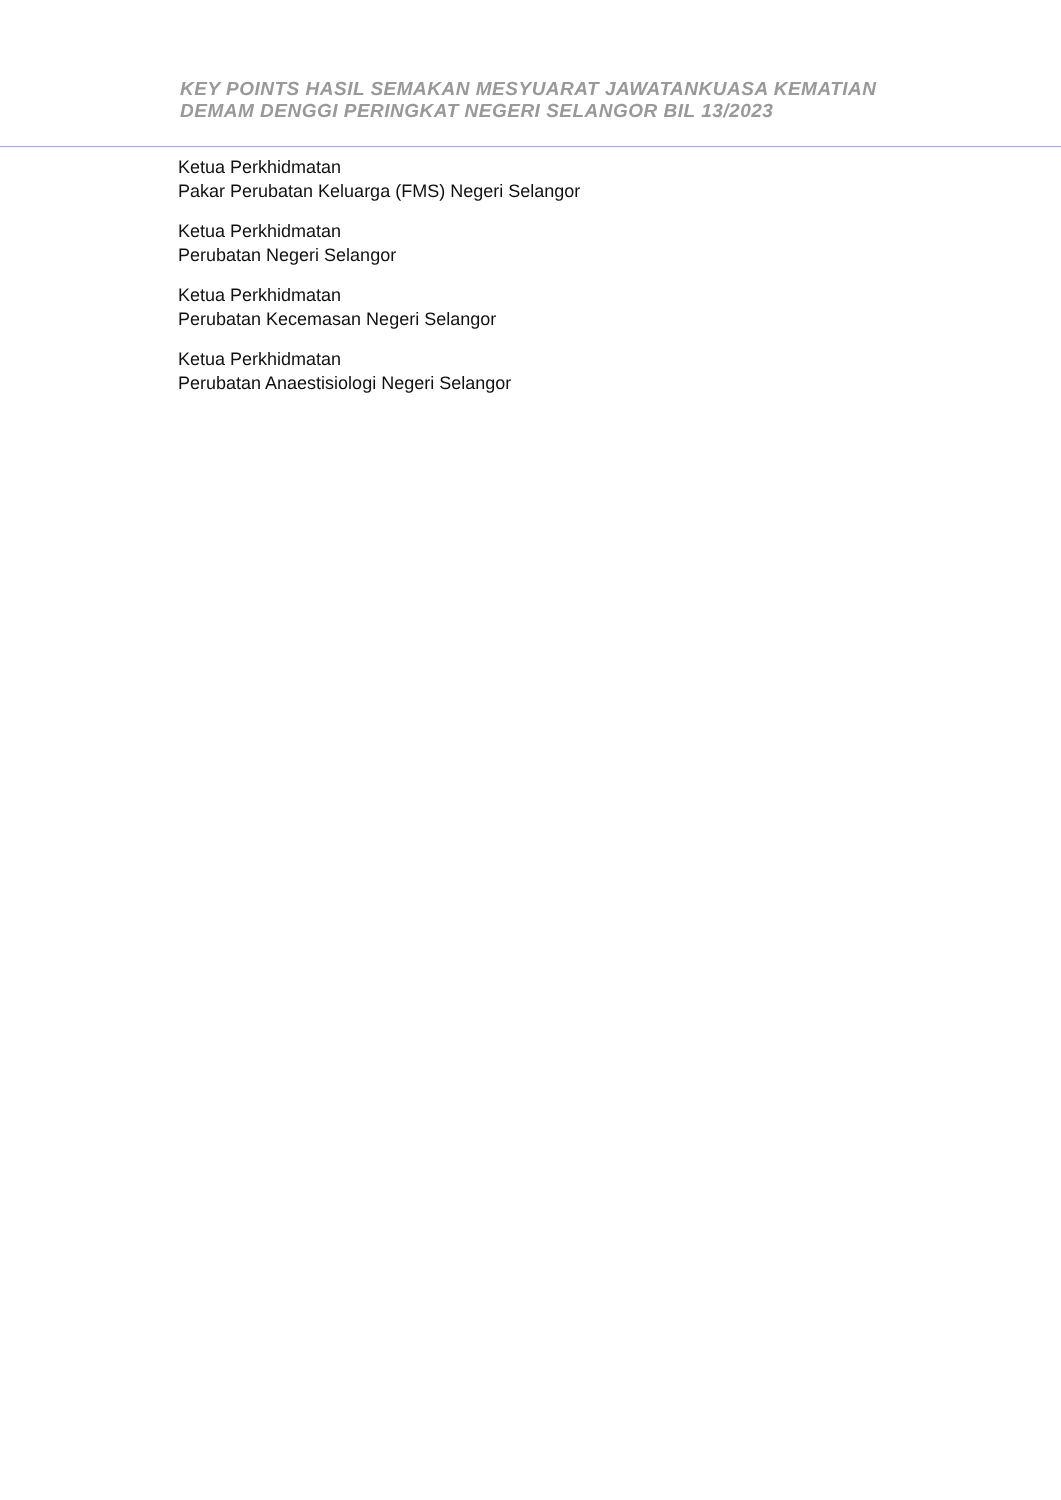KEY POINTS HASIL SEMAKAN MESYUARAT JAWATANKUASA KEMATIAN
DEMAM DENGGI PERINGKAT NEGERI SELANGOR BIL 13/2023
Ketua Perkhidmatan
Pakar Perubatan Keluarga (FMS) Negeri Selangor
Ketua Perkhidmatan
Perubatan Negeri Selangor
Ketua Perkhidmatan
Perubatan Kecemasan Negeri Selangor
Ketua Perkhidmatan
Perubatan Anaestisiologi Negeri Selangor